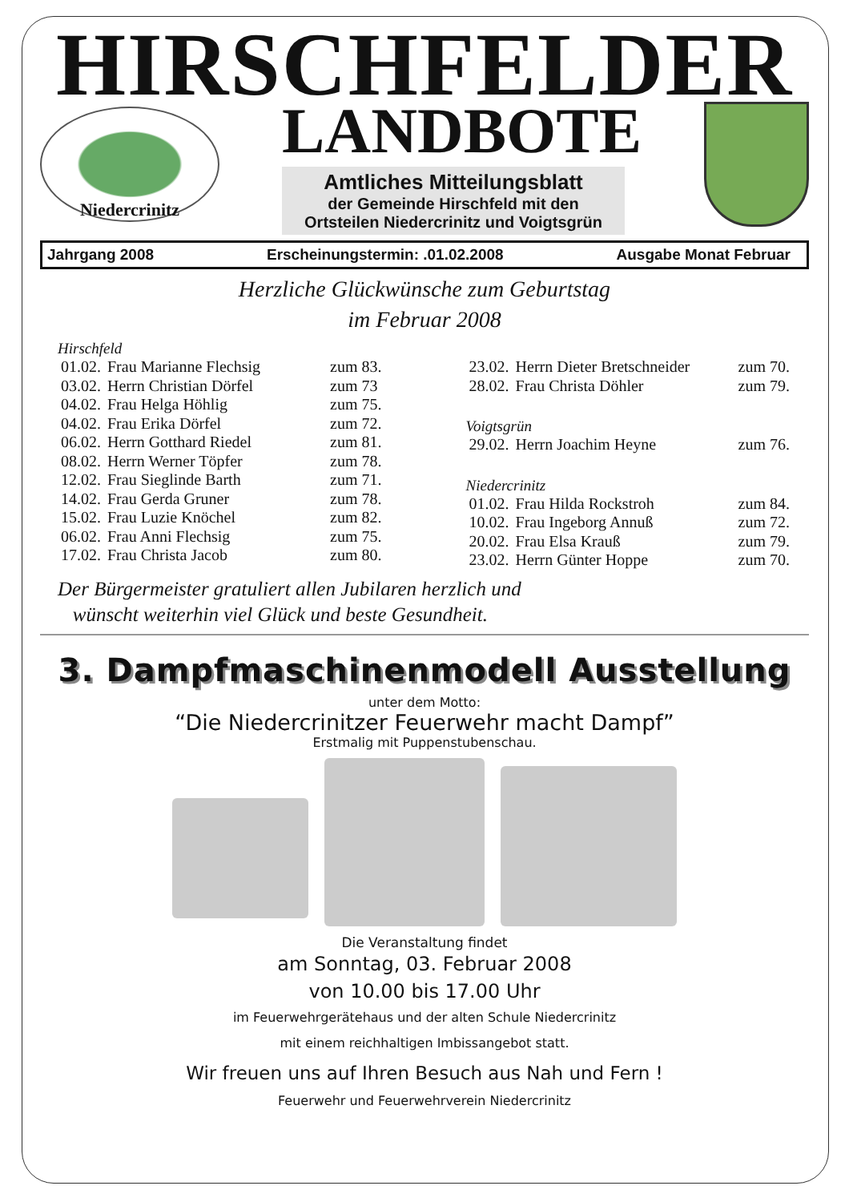HIRSCHFELDER
Niedercrinitz
LANDBOTE
Amtliches Mitteilungsblatt
der Gemeinde Hirschfeld mit den
Ortsteilen Niedercrinitz und Voigtsgrün
Jahrgang 2008 Erscheinungstermin: .01.02.2008 Ausgabe Monat Februar
Herzliche Glückwünsche zum Geburtstag
im Februar 2008
Hirschfeld
| 01.02. | Frau Marianne Flechsig | zum 83. |
| 03.02. | Herrn Christian Dörfel | zum 73 |
| 04.02. | Frau Helga Höhlig | zum 75. |
| 04.02. | Frau Erika Dörfel | zum 72. |
| 06.02. | Herrn Gotthard Riedel | zum 81. |
| 08.02. | Herrn Werner Töpfer | zum 78. |
| 12.02. | Frau Sieglinde Barth | zum 71. |
| 14.02. | Frau Gerda Gruner | zum 78. |
| 15.02. | Frau Luzie Knöchel | zum 82. |
| 06.02. | Frau Anni Flechsig | zum 75. |
| 17.02. | Frau Christa Jacob | zum 80. |
| 23.02. | Herrn Dieter Bretschneider | zum 70. |
| 28.02. | Frau Christa Döhler | zum 79. |
Voigtsgrün
| 29.02. | Herrn Joachim Heyne | zum 76. |
Niedercrinitz
| 01.02. | Frau Hilda Rockstroh | zum 84. |
| 10.02. | Frau Ingeborg Annuß | zum 72. |
| 20.02. | Frau Elsa Krauß | zum 79. |
| 23.02. | Herrn Günter Hoppe | zum 70. |
Der Bürgermeister gratuliert allen Jubilaren herzlich und
wünscht weiterhin viel Glück und beste Gesundheit.
3. Dampfmaschinenmodell Ausstellung
unter dem Motto:
“Die Niedercrinitzer Feuerwehr macht Dampf”
Erstmalig mit Puppenstubenschau.
Die Veranstaltung findet
am Sonntag, 03. Februar 2008
von 10.00 bis 17.00 Uhr
im Feuerwehrgerätehaus und der alten Schule Niedercrinitz
mit einem reichhaltigen Imbissangebot statt.
Wir freuen uns auf Ihren Besuch aus Nah und Fern !
Feuerwehr und Feuerwehrverein Niedercrinitz